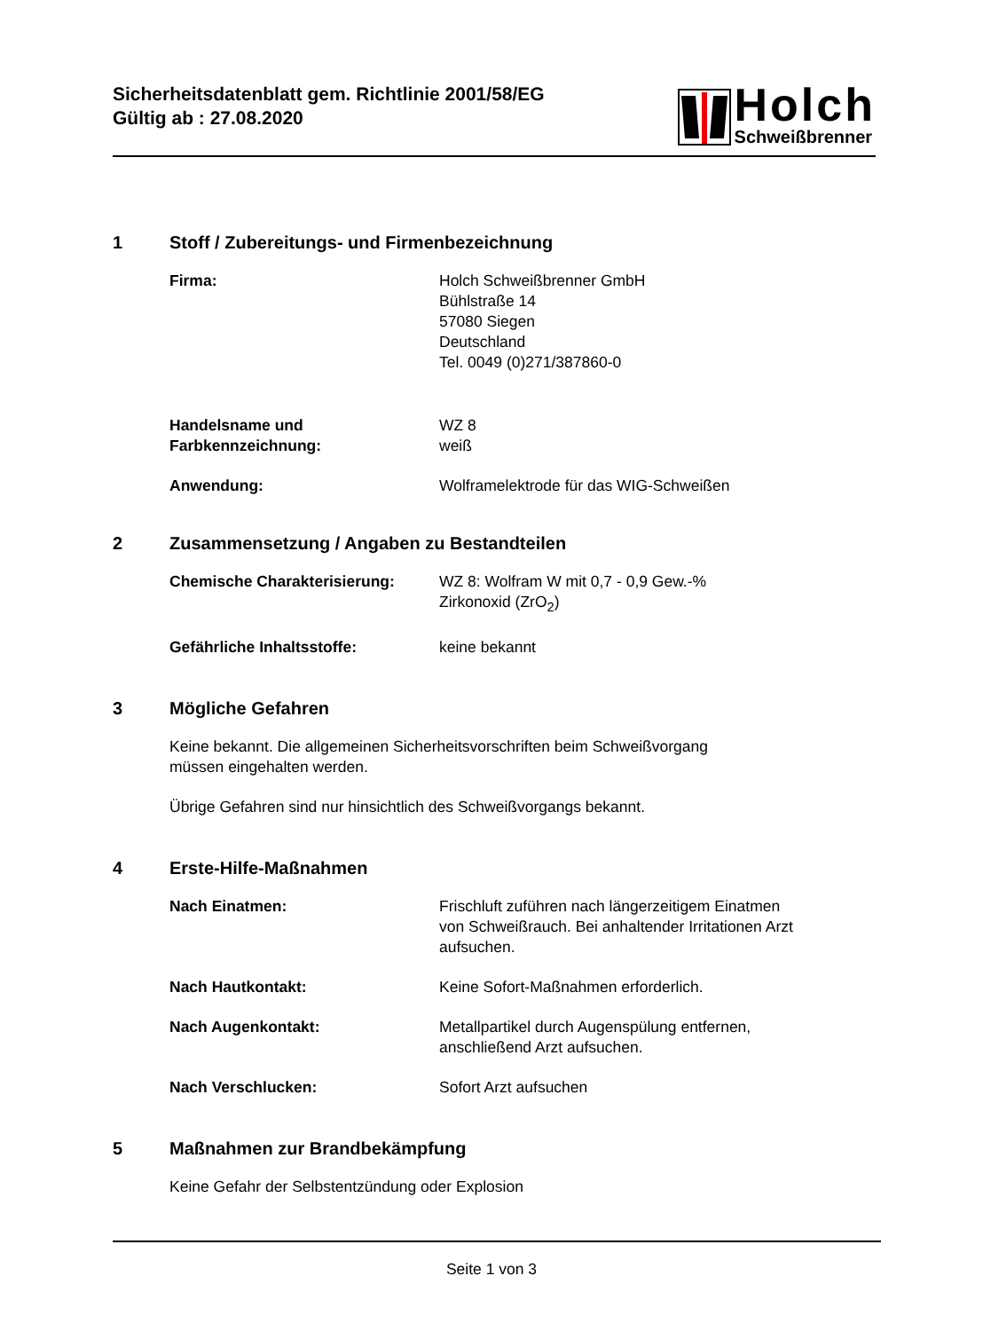Sicherheitsdatenblatt gem. Richtlinie 2001/58/EG
Gültig ab : 27.08.2020
Holch
Schweißbrenner
1 Stoff / Zubereitungs- und Firmenbezeichnung
Firma: Holch Schweißbrenner GmbH
Bühlstraße 14
57080 Siegen
Deutschland
Tel. 0049 (0)271/387860-0
Handelsname und
Farbkennzeichnung:
WZ 8
weiß
Anwendung: Wolframelektrode für das WIG-Schweißen
2 Zusammensetzung / Angaben zu Bestandteilen
Chemische Charakterisierung: WZ 8: Wolfram W mit 0,7 - 0,9 Gew.-%
Zirkonoxid (ZrO<sub>2</sub>)
Gefährliche Inhaltsstoffe: keine bekannt
3 Mögliche Gefahren
Keine bekannt. Die allgemeinen Sicherheitsvorschriften beim Schweißvorgang
müssen eingehalten werden.
Übrige Gefahren sind nur hinsichtlich des Schweißvorgangs bekannt.
4 Erste-Hilfe-Maßnahmen
Nach Einatmen: Frischluft zuführen nach längerzeitigem Einatmen
von Schweißrauch. Bei anhaltender Irritationen Arzt
aufsuchen.
Nach Hautkontakt: Keine Sofort-Maßnahmen erforderlich.
Nach Augenkontakt: Metallpartikel durch Augenspülung entfernen,
anschließend Arzt aufsuchen.
Nach Verschlucken: Sofort Arzt aufsuchen
5 Maßnahmen zur Brandbekämpfung
Keine Gefahr der Selbstentzündung oder Explosion
Seite 1 von 3